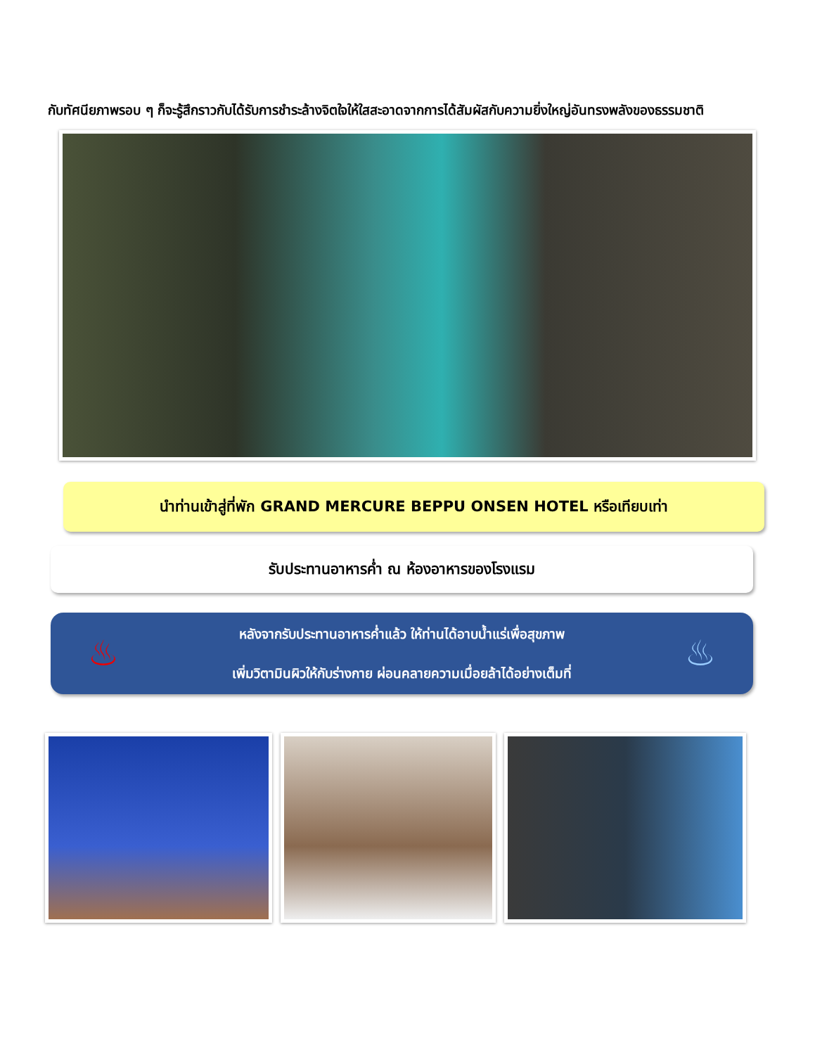กับทัศนียภาพรอบ ๆ ก็จะรู้สึกราวกับได้รับการชำระล้างจิตใจให้ใสสะอาดจากการได้สัมผัสกับความยิ่งใหญ่อันทรงพลังของธรรมชาติ
นำท่านเข้าสู่ที่พัก GRAND MERCURE BEPPU ONSEN HOTEL หรือเทียบเท่า
รับประทานอาหารค่ำ ณ ห้องอาหารของโรงแรม
♨
หลังจากรับประทานอาหารค่ำแล้ว ให้ท่านได้อาบน้ำแร่เพื่อสุขภาพ
เพิ่มวิตามินผิวให้กับร่างกาย ผ่อนคลายความเมื่อยล้าได้อย่างเต็มที่
♨